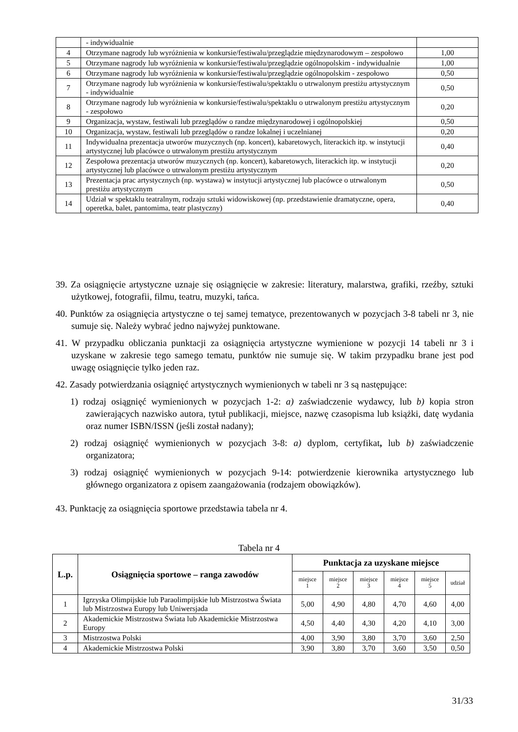| | - indywidualnie | |
| 4 | Otrzymane nagrody lub wyróżnienia w konkursie/festiwalu/przeglądzie międzynarodowym – zespołowo | 1,00 |
| 5 | Otrzymane nagrody lub wyróżnienia w konkursie/festiwalu/przeglądzie ogólnopolskim - indywidualnie | 1,00 |
| 6 | Otrzymane nagrody lub wyróżnienia w konkursie/festiwalu/przeglądzie ogólnopolskim - zespołowo | 0,50 |
| 7 | Otrzymane nagrody lub wyróżnienia w konkursie/festiwalu/spektaklu o utrwalonym prestiżu artystycznym - indywidualnie | 0,50 |
| 8 | Otrzymane nagrody lub wyróżnienia w konkursie/festiwalu/spektaklu o utrwalonym prestiżu artystycznym - zespołowo | 0,20 |
| 9 | Organizacja, wystaw, festiwali lub przeglądów o randze międzynarodowej i ogólnopolskiej | 0,50 |
| 10 | Organizacja, wystaw, festiwali lub przeglądów o randze lokalnej i uczelnianej | 0,20 |
| 11 | Indywidualna prezentacja utworów muzycznych (np. koncert), kabaretowych, literackich itp. w instytucji artystycznej lub placówce o utrwalonym prestiżu artystycznym | 0,40 |
| 12 | Zespołowa prezentacja utworów muzycznych (np. koncert), kabaretowych, literackich itp. w instytucji artystycznej lub placówce o utrwalonym prestiżu artystycznym | 0,20 |
| 13 | Prezentacja prac artystycznych (np. wystawa) w instytucji artystycznej lub placówce o utrwalonym prestiżu artystycznym | 0,50 |
| 14 | Udział w spektaklu teatralnym, rodzaju sztuki widowiskowej (np. przedstawienie dramatyczne, opera, operetka, balet, pantomima, teatr plastyczny) | 0,40 |
39. Za osiągnięcie artystyczne uznaje się osiągnięcie w zakresie: literatury, malarstwa, grafiki, rzeźby, sztuki użytkowej, fotografii, filmu, teatru, muzyki, tańca.
40. Punktów za osiągnięcia artystyczne o tej samej tematyce, prezentowanych w pozycjach 3-8 tabeli nr 3, nie sumuje się. Należy wybrać jedno najwyżej punktowane.
41. W przypadku obliczania punktacji za osiągnięcia artystyczne wymienione w pozycji 14 tabeli nr 3 i uzyskane w zakresie tego samego tematu, punktów nie sumuje się. W takim przypadku brane jest pod uwagę osiągnięcie tylko jeden raz.
42. Zasady potwierdzania osiągnięć artystycznych wymienionych w tabeli nr 3 są następujące:
1) rodzaj osiągnięć wymienionych w pozycjach 1-2: a) zaświadczenie wydawcy, lub b) kopia stron zawierających nazwisko autora, tytuł publikacji, miejsce, nazwę czasopisma lub książki, datę wydania oraz numer ISBN/ISSN (jeśli został nadany);
2) rodzaj osiągnięć wymienionych w pozycjach 3-8: a) dyplom, certyfikat, lub b) zaświadczenie organizatora;
3) rodzaj osiągnięć wymienionych w pozycjach 9-14: potwierdzenie kierownika artystycznego lub głównego organizatora z opisem zaangażowania (rodzajem obowiązków).
43. Punktację za osiągnięcia sportowe przedstawia tabela nr 4.
Tabela nr 4
| L.p. | Osiągnięcia sportowe – ranga zawodów | Punktacja za uzyskane miejsce | | | | | |
| --- | --- | --- | --- | --- | --- | --- | --- |
| | | miejsce 1 | miejsce 2 | miejsce 3 | miejsce 4 | miejsce 5 | udział |
| 1 | Igrzyska Olimpijskie lub Paraolimpijskie lub Mistrzostwa Świata lub Mistrzostwa Europy lub Uniwersjada | 5,00 | 4,90 | 4,80 | 4,70 | 4,60 | 4,00 |
| 2 | Akademickie Mistrzostwa Świata lub Akademickie Mistrzostwa Europy | 4,50 | 4,40 | 4,30 | 4,20 | 4,10 | 3,00 |
| 3 | Mistrzostwa Polski | 4,00 | 3,90 | 3,80 | 3,70 | 3,60 | 2,50 |
| 4 | Akademickie Mistrzostwa Polski | 3,90 | 3,80 | 3,70 | 3,60 | 3,50 | 0,50 |
31/33